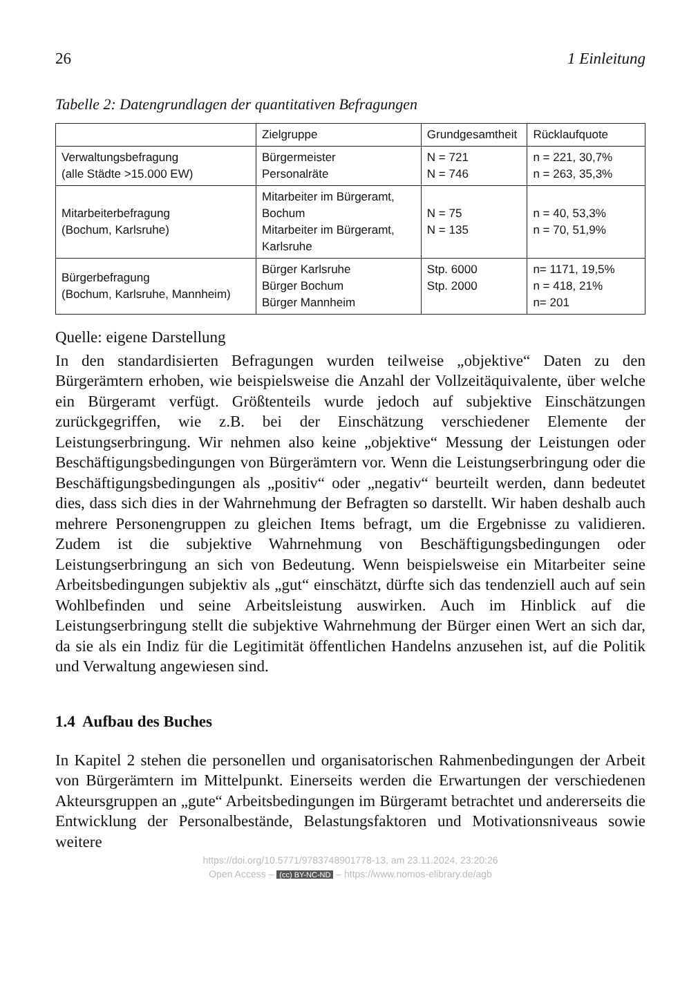26 1 Einleitung
Tabelle 2: Datengrundlagen der quantitativen Befragungen
| | Zielgruppe | Grundgesamtheit | Rücklaufquote |
| --- | --- | --- | --- |
| Verwaltungsbefragung (alle Städte >15.000 EW) | Bürgermeister Personalräte | N = 721 N = 746 | n = 221, 30,7% n = 263, 35,3% |
| Mitarbeiterbefragung (Bochum, Karlsruhe) | Mitarbeiter im Bürgeramt, Bochum Mitarbeiter im Bürgeramt, Karlsruhe | N = 75 N = 135 | n = 40, 53,3% n = 70, 51,9% |
| Bürgerbefragung (Bochum, Karlsruhe, Mannheim) | Bürger Karlsruhe Bürger Bochum Bürger Mannheim | Stp. 6000 Stp. 2000 | n= 1171, 19,5% n = 418, 21% n= 201 |
Quelle: eigene Darstellung
In den standardisierten Befragungen wurden teilweise „objektive“ Daten zu den Bürgerämtern erhoben, wie beispielsweise die Anzahl der Vollzeitäquivalente, über welche ein Bürgeramt verfügt. Größtenteils wurde jedoch auf subjektive Einschätzungen zurückgegriffen, wie z.B. bei der Einschätzung verschiedener Elemente der Leistungserbringung. Wir nehmen also keine „objektive“ Messung der Leistungen oder Beschäftigungsbedingungen von Bürgerämtern vor. Wenn die Leistungserbringung oder die Beschäftigungsbedingungen als „positiv“ oder „negativ“ beurteilt werden, dann bedeutet dies, dass sich dies in der Wahrnehmung der Befragten so darstellt. Wir haben deshalb auch mehrere Personengruppen zu gleichen Items befragt, um die Ergebnisse zu validieren. Zudem ist die subjektive Wahrnehmung von Beschäftigungsbedingungen oder Leistungserbringung an sich von Bedeutung. Wenn beispielsweise ein Mitarbeiter seine Arbeitsbedingungen subjektiv als „gut“ einschätzt, dürfte sich das tendenziell auch auf sein Wohlbefinden und seine Arbeitsleistung auswirken. Auch im Hinblick auf die Leistungserbringung stellt die subjektive Wahrnehmung der Bürger einen Wert an sich dar, da sie als ein Indiz für die Legitimität öffentlichen Handelns anzusehen ist, auf die Politik und Verwaltung angewiesen sind.
1.4 Aufbau des Buches
In Kapitel 2 stehen die personellen und organisatorischen Rahmenbedingungen der Arbeit von Bürgerämtern im Mittelpunkt. Einerseits werden die Erwartungen der verschiedenen Akteursgruppen an „gute“ Arbeitsbedingungen im Bürgeramt betrachtet und andererseits die Entwicklung der Personalbestände, Belastungsfaktoren und Motivationsniveaus sowie weitere
https://doi.org/10.5771/9783748901778-13, am 23.11.2024, 23:20:26
Open Access – (cc) BY-NC-ND – https://www.nomos-elibrary.de/agb